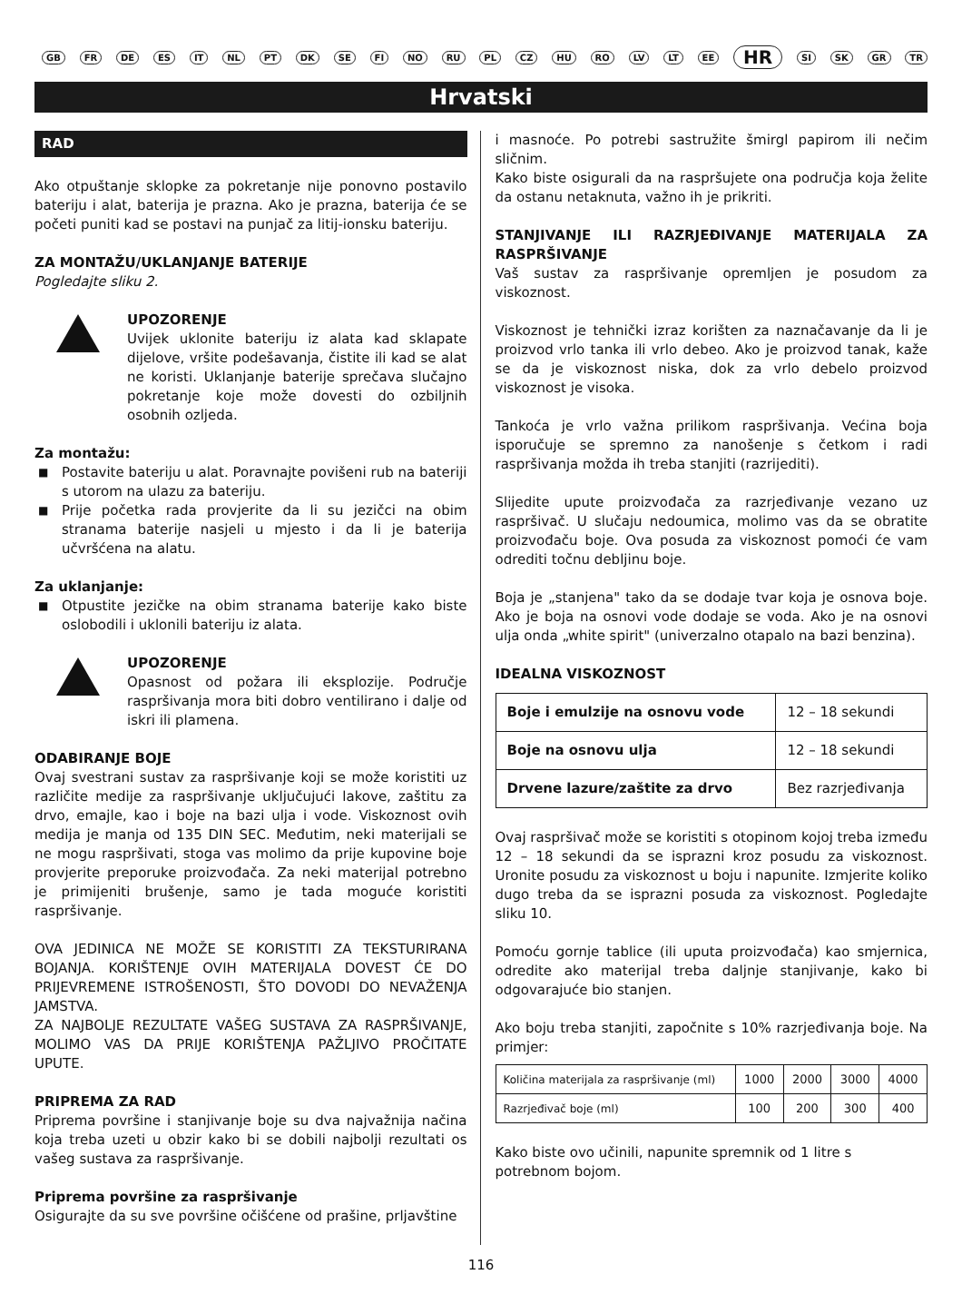GB FR DE ES IT NL PT DK SE FI NO RU PL CZ HU RO LV LT EE HR SI SK GR TR
Hrvatski
RAD
Ako otpuštanje sklopke za pokretanje nije ponovno postavilo bateriju i alat, baterija je prazna. Ako je prazna, baterija će se početi puniti kad se postavi na punjač za litij-ionsku bateriju.
ZA MONTAŽU/UKLANJANJE BATERIJE
Pogledajte sliku 2.
UPOZORENJE
Uvijek uklonite bateriju iz alata kad sklapate dijelove, vršite podešavanja, čistite ili kad se alat ne koristi. Uklanjanje baterije sprečava slučajno pokretanje koje može dovesti do ozbiljnih osobnih ozljeda.
Za montažu:
■ Postavite bateriju u alat. Poravnajte povišeni rub na bateriji s utorom na ulazu za bateriju.
■ Prije početka rada provjerite da li su jezičci na obim stranama baterije nasjeli u mjesto i da li je baterija učvršćena na alatu.
Za uklanjanje:
■ Otpustite jezičke na obim stranama baterije kako biste oslobodili i uklonili bateriju iz alata.
UPOZORENJE
Opasnost od požara ili eksplozije. Područje raspršivanja mora biti dobro ventilirano i dalje od iskri ili plamena.
ODABIRANJE BOJE
Ovaj svestrani sustav za raspršivanje koji se može koristiti uz različite medije za raspršivanje uključujući lakove, zaštitu za drvo, emajle, kao i boje na bazi ulja i vode. Viskoznost ovih medija je manja od 135 DIN SEC. Međutim, neki materijali se ne mogu raspršivati, stoga vas molimo da prije kupovine boje provjerite preporuke proizvođača. Za neki materijal potrebno je primijeniti brušenje, samo je tada moguće koristiti raspršivanje.
OVA JEDINICA NE MOŽE SE KORISTITI ZA TEKSTURIRANA BOJANJA. KORIŠTENJE OVIH MATERIJALA DOVEST ĆE DO PRIJEVREMENE ISTROŠENOSTI, ŠTO DOVODI DO NEVAŽENJA JAMSTVA.
ZA NAJBOLJE REZULTATE VAŠEG SUSTAVA ZA RASPRŠIVANJE, MOLIMO VAS DA PRIJE KORIŠTENJA PAŽLJIVO PROČITATE UPUTE.
PRIPREMA ZA RAD
Priprema površine i stanjivanje boje su dva najvažnija načina koja treba uzeti u obzir kako bi se dobili najbolji rezultati os vašeg sustava za raspršivanje.
Priprema površine za raspršivanje
Osigurajte da su sve površine očišćene od prašine, prljavštine
i masnoće. Po potrebi sastružite šmirgl papirom ili nečim sličnim.
Kako biste osigurali da na raspršujete ona područja koja želite da ostanu netaknuta, važno ih je prikriti.
STANJIVANJE ILI RAZRJEĐIVANJE MATERIJALA ZA RASPRŠIVANJE
Vaš sustav za raspršivanje opremljen je posudom za viskoznost.
Viskoznost je tehnički izraz korišten za naznačavanje da li je proizvod vrlo tanka ili vrlo debeo. Ako je proizvod tanak, kaže se da je viskoznost niska, dok za vrlo debelo proizvod viskoznost je visoka.
Tankoća je vrlo važna prilikom raspršivanja. Većina boja isporučuje se spremno za nanošenje s četkom i radi raspršivanja možda ih treba stanjiti (razrijediti).
Slijedite upute proizvođača za razrjeđivanje vezano uz raspršivač. U slučaju nedoumica, molimo vas da se obratite proizvođaču boje. Ova posuda za viskoznost pomoći će vam odrediti točnu debljinu boje.
Boja je „stanjena" tako da se dodaje tvar koja je osnova boje. Ako je boja na osnovi vode dodaje se voda. Ako je na osnovi ulja onda „white spirit" (univerzalno otapalo na bazi benzina).
IDEALNA VISKOZNOST
| Boje i emulzije na osnovu vode | 12 – 18 sekundi |
| Boje na osnovu ulja | 12 – 18 sekundi |
| Drvene lazure/zaštite za drvo | Bez razrjeđivanja |
Ovaj raspršivač može se koristiti s otopinom kojoj treba između 12 – 18 sekundi da se isprazni kroz posudu za viskoznost. Uronite posudu za viskoznost u boju i napunite. Izmjerite koliko dugo treba da se isprazni posuda za viskoznost. Pogledajte sliku 10.
Pomoću gornje tablice (ili uputa proizvođača) kao smjernica, odredite ako materijal treba daljnje stanjivanje, kako bi odgovarajuće bio stanjen.
Ako boju treba stanjiti, započnite s 10% razrjeđivanja boje. Na primjer:
| Količina materijala za raspršivanje (ml) | 1000 | 2000 | 3000 | 4000 |
| Razrjeđivač boje (ml) | 100 | 200 | 300 | 400 |
Kako biste ovo učinili, napunite spremnik od 1 litre s potrebnom bojom.
116